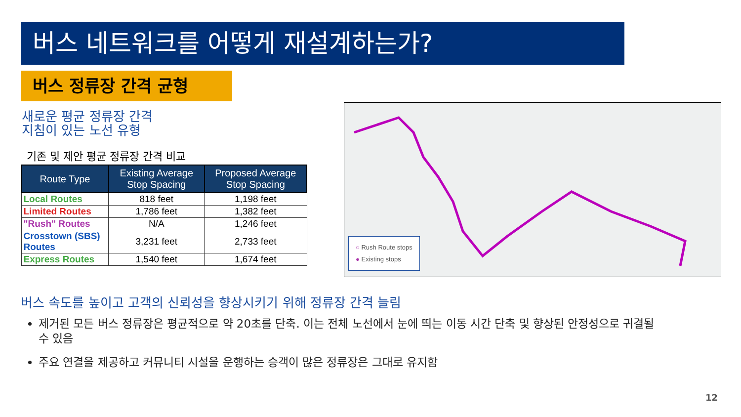버스 네트워크를 어떻게 재설계하는가?
버스 정류장 간격 균형
새로운 평균 정류장 간격
지침이 있는 노선 유형
기존 및 제안 평균 정류장 간격 비교
| Route Type | Existing Average Stop Spacing | Proposed Average Stop Spacing |
| --- | --- | --- |
| Local Routes | 818 feet | 1,198 feet |
| Limited Routes | 1,786 feet | 1,382 feet |
| "Rush" Routes | N/A | 1,246 feet |
| Crosstown (SBS) Routes | 3,231 feet | 2,733 feet |
| Express Routes | 1,540 feet | 1,674 feet |
○ Rush Route stops
● Existing stops
버스 속도를 높이고 고객의 신뢰성을 향상시키기 위해 정류장 간격 늘림
제거된 모든 버스 정류장은 평균적으로 약 20초를 단축. 이는 전체 노선에서 눈에 띄는 이동 시간 단축 및 향상된 안정성으로 귀결될 수 있음
주요 연결을 제공하고 커뮤니티 시설을 운행하는 승객이 많은 정류장은 그대로 유지함
12